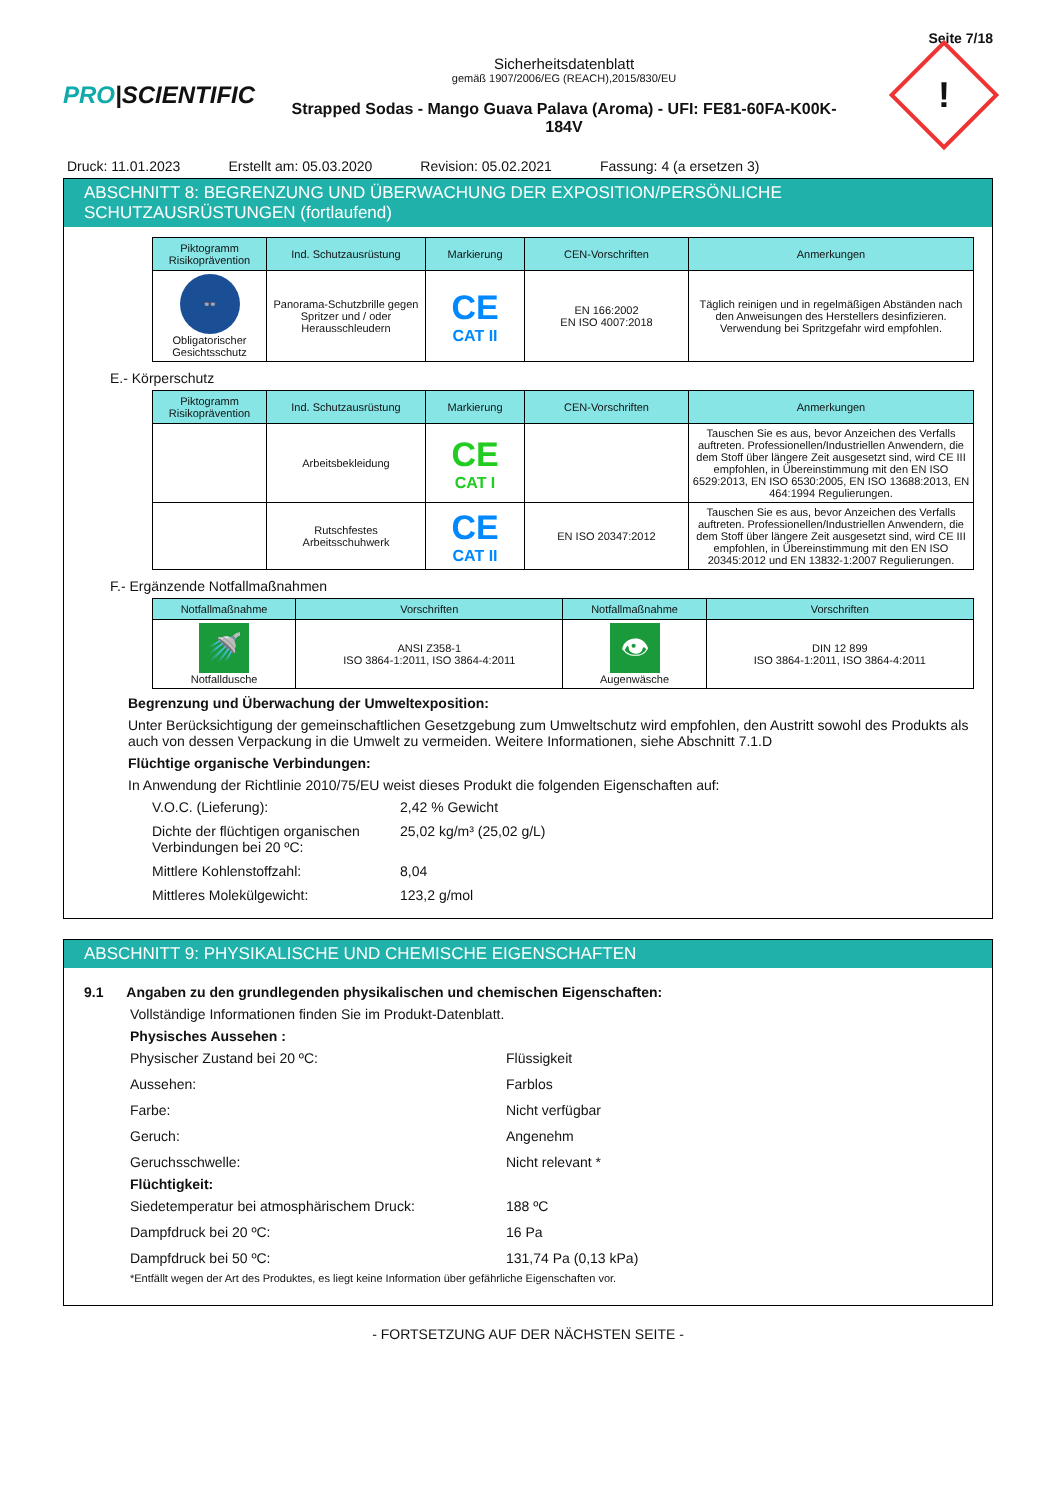Seite 7/18
PRO|SCIENTIFIC
Sicherheitsdatenblatt
gemäß 1907/2006/EG (REACH),2015/830/EU
Strapped Sodas - Mango Guava Palava (Aroma) - UFI: FE81-60FA-K00K-
184V
!
Druck: 11.01.2023 Erstellt am: 05.03.2020 Revision: 05.02.2021 Fassung: 4 (a ersetzen 3)
ABSCHNITT 8: BEGRENZUNG UND ÜBERWACHUNG DER EXPOSITION/PERSÖNLICHE SCHUTZAUSRÜSTUNGEN (fortlaufend)
| Piktogramm Risikoprävention | Ind. Schutzausrüstung | Markierung | CEN-Vorschriften | Anmerkungen |
| --- | --- | --- | --- | --- |
| 👓 Obligatorischer Gesichtsschutz | Panorama-Schutzbrille gegen Spritzer und / oder Herausschleudern | CE CAT II | EN 166:2002 EN ISO 4007:2018 | Täglich reinigen und in regelmäßigen Abständen nach den Anweisungen des Herstellers desinfizieren. Verwendung bei Spritzgefahr wird empfohlen. |
E.- Körperschutz
| Piktogramm Risikoprävention | Ind. Schutzausrüstung | Markierung | CEN-Vorschriften | Anmerkungen |
| --- | --- | --- | --- | --- |
| | Arbeitsbekleidung | CE CAT I | | Tauschen Sie es aus, bevor Anzeichen des Verfalls auftreten. Professionellen/Industriellen Anwendern, die dem Stoff über längere Zeit ausgesetzt sind, wird CE III empfohlen, in Übereinstimmung mit den EN ISO 6529:2013, EN ISO 6530:2005, EN ISO 13688:2013, EN 464:1994 Regulierungen. |
| | Rutschfestes Arbeitsschuhwerk | CE CAT II | EN ISO 20347:2012 | Tauschen Sie es aus, bevor Anzeichen des Verfalls auftreten. Professionellen/Industriellen Anwendern, die dem Stoff über längere Zeit ausgesetzt sind, wird CE III empfohlen, in Übereinstimmung mit den EN ISO 20345:2012 und EN 13832-1:2007 Regulierungen. |
F.- Ergänzende Notfallmaßnahmen
| Notfallmaßnahme | Vorschriften | Notfallmaßnahme | Vorschriften |
| --- | --- | --- | --- |
| 🚿 Notfalldusche | ANSI Z358-1 ISO 3864-1:2011, ISO 3864-4:2011 | 👁 Augenwäsche | DIN 12 899 ISO 3864-1:2011, ISO 3864-4:2011 |
Begrenzung und Überwachung der Umweltexposition:
Unter Berücksichtigung der gemeinschaftlichen Gesetzgebung zum Umweltschutz wird empfohlen, den Austritt sowohl des Produkts als auch von dessen Verpackung in die Umwelt zu vermeiden. Weitere Informationen, siehe Abschnitt 7.1.D
Flüchtige organische Verbindungen:
In Anwendung der Richtlinie 2010/75/EU weist dieses Produkt die folgenden Eigenschaften auf:
V.O.C. (Lieferung): 2,42 % Gewicht Dichte der flüchtigen organischen Verbindungen bei 20 ºC: 25,02 kg/m³ (25,02 g/L) Mittlere Kohlenstoffzahl: 8,04 Mittleres Molekülgewicht: 123,2 g/mol
ABSCHNITT 9: PHYSIKALISCHE UND CHEMISCHE EIGENSCHAFTEN
9.1 Angaben zu den grundlegenden physikalischen und chemischen Eigenschaften:
Vollständige Informationen finden Sie im Produkt-Datenblatt.
Physisches Aussehen :
Physischer Zustand bei 20 ºC: Flüssigkeit Aussehen: Farblos Farbe: Nicht verfügbar Geruch: Angenehm Geruchsschwelle: Nicht relevant *
Flüchtigkeit:
Siedetemperatur bei atmosphärischem Druck: 188 ºC Dampfdruck bei 20 ºC: 16 Pa Dampfdruck bei 50 ºC: 131,74 Pa (0,13 kPa)
*Entfällt wegen der Art des Produktes, es liegt keine Information über gefährliche Eigenschaften vor.
- FORTSETZUNG AUF DER NÄCHSTEN SEITE -